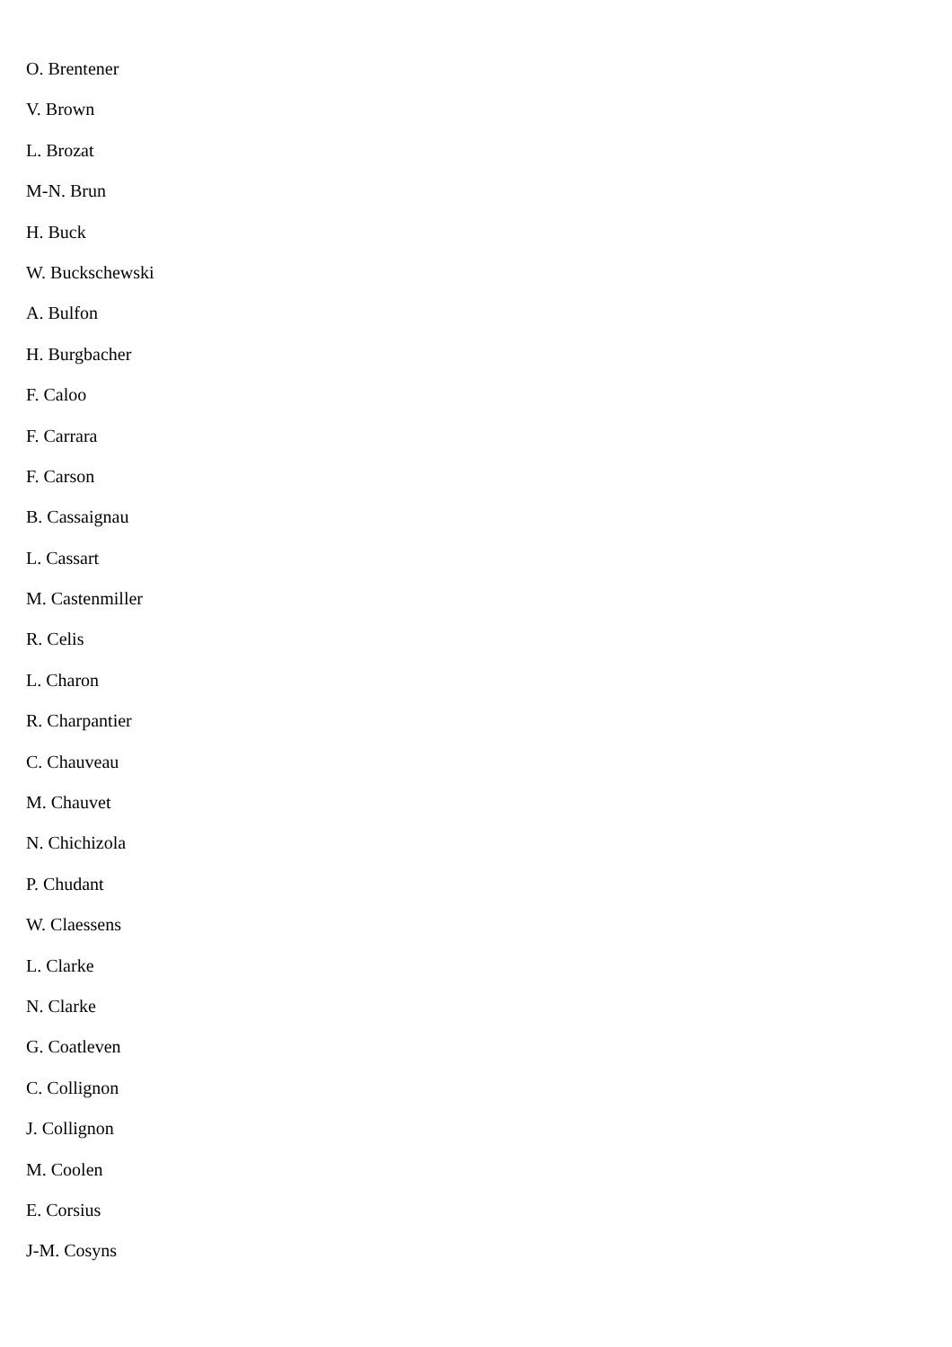O. Brentener
V. Brown
L. Brozat
M-N. Brun
H. Buck
W. Buckschewski
A. Bulfon
H. Burgbacher
F. Caloo
F. Carrara
F. Carson
B. Cassaignau
L. Cassart
M. Castenmiller
R. Celis
L. Charon
R. Charpantier
C. Chauveau
M. Chauvet
N. Chichizola
P. Chudant
W. Claessens
L. Clarke
N. Clarke
G. Coatleven
C. Collignon
J. Collignon
M. Coolen
E. Corsius
J-M. Cosyns